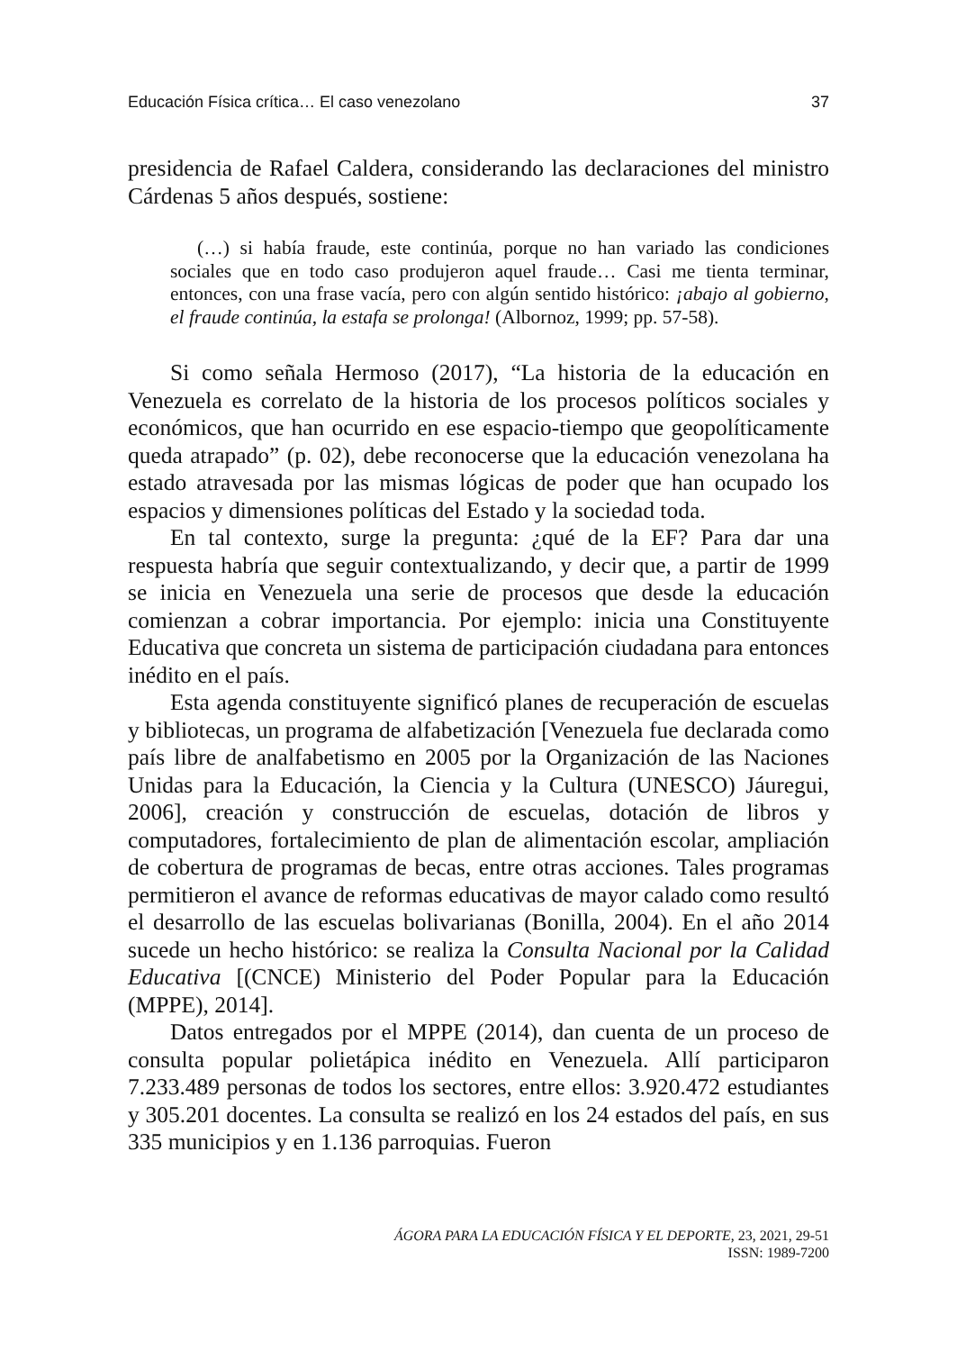Educación Física crítica… El caso venezolano 37
presidencia de Rafael Caldera, considerando las declaraciones del ministro Cárdenas 5 años después, sostiene:
(…) si había fraude, este continúa, porque no han variado las condiciones sociales que en todo caso produjeron aquel fraude… Casi me tienta terminar, entonces, con una frase vacía, pero con algún sentido histórico: ¡abajo al gobierno, el fraude continúa, la estafa se prolonga! (Albornoz, 1999; pp. 57-58).
Si como señala Hermoso (2017), “La historia de la educación en Venezuela es correlato de la historia de los procesos políticos sociales y económicos, que han ocurrido en ese espacio-tiempo que geopolíticamente queda atrapado” (p. 02), debe reconocerse que la educación venezolana ha estado atravesada por las mismas lógicas de poder que han ocupado los espacios y dimensiones políticas del Estado y la sociedad toda.
En tal contexto, surge la pregunta: ¿qué de la EF? Para dar una respuesta habría que seguir contextualizando, y decir que, a partir de 1999 se inicia en Venezuela una serie de procesos que desde la educación comienzan a cobrar importancia. Por ejemplo: inicia una Constituyente Educativa que concreta un sistema de participación ciudadana para entonces inédito en el país.
Esta agenda constituyente significó planes de recuperación de escuelas y bibliotecas, un programa de alfabetización [Venezuela fue declarada como país libre de analfabetismo en 2005 por la Organización de las Naciones Unidas para la Educación, la Ciencia y la Cultura (UNESCO) Jáuregui, 2006], creación y construcción de escuelas, dotación de libros y computadores, fortalecimiento de plan de alimentación escolar, ampliación de cobertura de programas de becas, entre otras acciones. Tales programas permitieron el avance de reformas educativas de mayor calado como resultó el desarrollo de las escuelas bolivarianas (Bonilla, 2004). En el año 2014 sucede un hecho histórico: se realiza la Consulta Nacional por la Calidad Educativa [(CNCE) Ministerio del Poder Popular para la Educación (MPPE), 2014].
Datos entregados por el MPPE (2014), dan cuenta de un proceso de consulta popular polietápica inédito en Venezuela. Allí participaron 7.233.489 personas de todos los sectores, entre ellos: 3.920.472 estudiantes y 305.201 docentes. La consulta se realizó en los 24 estados del país, en sus 335 municipios y en 1.136 parroquias. Fueron
ÁGORA PARA LA EDUCACIÓN FÍSICA Y EL DEPORTE, 23, 2021, 29-51
ISSN: 1989-7200